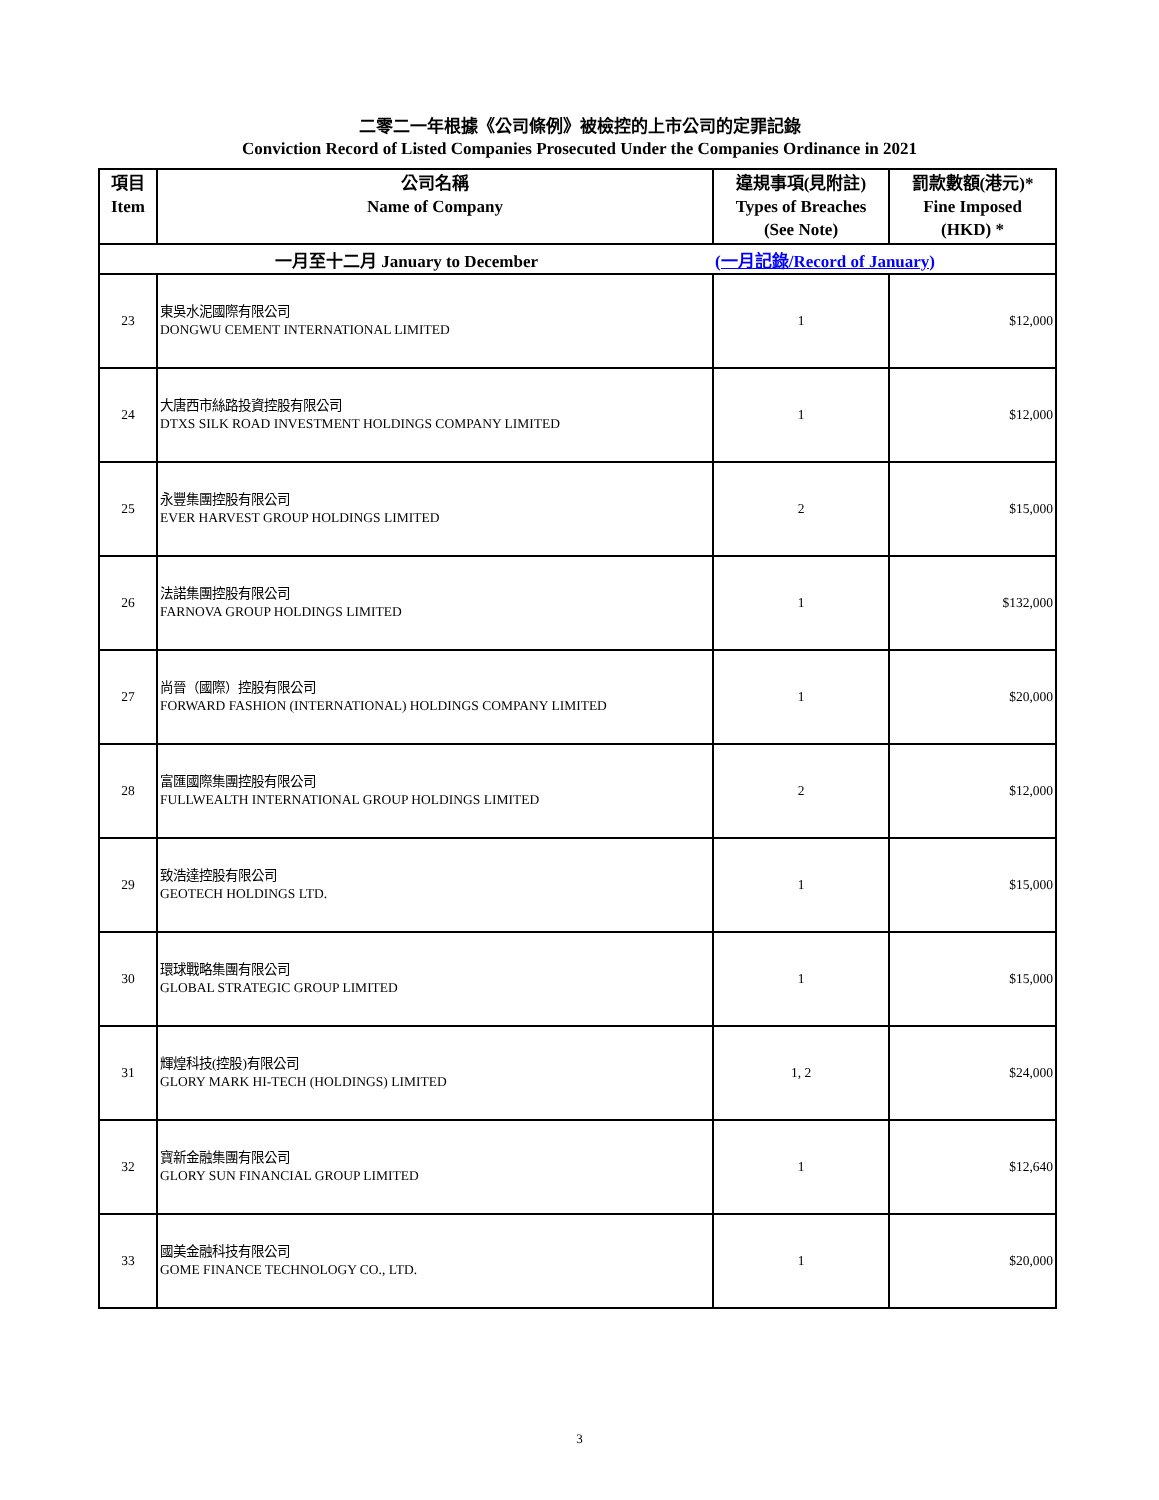二零二一年根據《公司條例》被檢控的上市公司的定罪記錄
Conviction Record of Listed Companies Prosecuted Under the Companies Ordinance in 2021
| 項目 Item | 公司名稱 Name of Company | 違規事項(見附註) Types of Breaches (See Note) | 罰款數額(港元)* Fine Imposed (HKD) * |
| --- | --- | --- | --- |
| 一月至十二月 January to December | | (一月記錄/Record of January) | |
| 23 | 東吳水泥國際有限公司 DONGWU CEMENT INTERNATIONAL LIMITED | 1 | $12,000 |
| 24 | 大唐西市絲路投資控股有限公司 DTXS SILK ROAD INVESTMENT HOLDINGS COMPANY LIMITED | 1 | $12,000 |
| 25 | 永豐集團控股有限公司 EVER HARVEST GROUP HOLDINGS LIMITED | 2 | $15,000 |
| 26 | 法諾集團控股有限公司 FARNOVA GROUP HOLDINGS LIMITED | 1 | $132,000 |
| 27 | 尚晉（國際）控股有限公司 FORWARD FASHION (INTERNATIONAL) HOLDINGS COMPANY LIMITED | 1 | $20,000 |
| 28 | 富匯國際集團控股有限公司 FULLWEALTH INTERNATIONAL GROUP HOLDINGS LIMITED | 2 | $12,000 |
| 29 | 致浩達控股有限公司 GEOTECH HOLDINGS LTD. | 1 | $15,000 |
| 30 | 環球戰略集團有限公司 GLOBAL STRATEGIC GROUP LIMITED | 1 | $15,000 |
| 31 | 輝煌科技(控股)有限公司 GLORY MARK HI-TECH (HOLDINGS) LIMITED | 1, 2 | $24,000 |
| 32 | 寶新金融集團有限公司 GLORY SUN FINANCIAL GROUP LIMITED | 1 | $12,640 |
| 33 | 國美金融科技有限公司 GOME FINANCE TECHNOLOGY CO., LTD. | 1 | $20,000 |
3